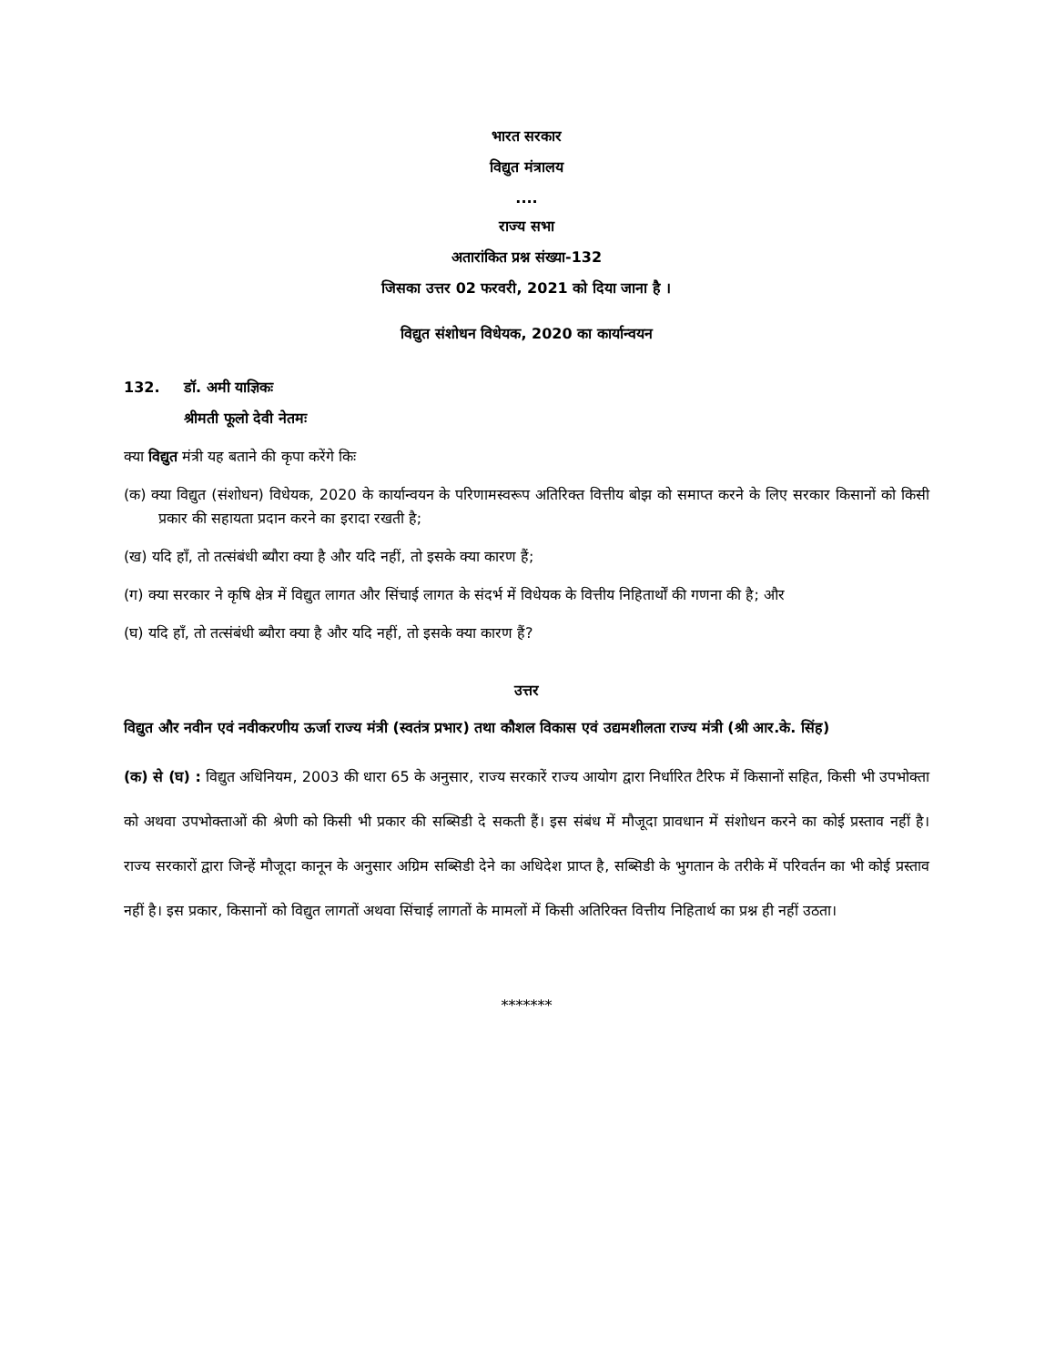भारत सरकार
विद्युत मंत्रालय
....
राज्य सभा
अतारांकित प्रश्न संख्या-132
जिसका उत्तर 02 फरवरी, 2021 को दिया जाना है ।
विद्युत संशोधन विधेयक, 2020 का कार्यान्वयन
132. डॉ. अमी याज्ञिकः
श्रीमती फूलो देवी नेतमः
क्या विद्युत मंत्री यह बताने की कृपा करेंगे किः
(क) क्या विद्युत (संशोधन) विधेयक, 2020 के कार्यान्वयन के परिणामस्वरूप अतिरिक्त वित्तीय बोझ को समाप्त करने के लिए सरकार किसानों को किसी प्रकार की सहायता प्रदान करने का इरादा रखती है;
(ख) यदि हाँ, तो तत्संबंधी ब्यौरा क्या है और यदि नहीं, तो इसके क्या कारण हैं;
(ग) क्या सरकार ने कृषि क्षेत्र में विद्युत लागत और सिंचाई लागत के संदर्भ में विधेयक के वित्तीय निहितार्थों की गणना की है; और
(घ) यदि हाँ, तो तत्संबंधी ब्यौरा क्या है और यदि नहीं, तो इसके क्या कारण हैं?
उत्तर
विद्युत और नवीन एवं नवीकरणीय ऊर्जा राज्य मंत्री (स्वतंत्र प्रभार) तथा कौशल विकास एवं उद्यमशीलता राज्य मंत्री (श्री आर.के. सिंह)
(क) से (घ) : विद्युत अधिनियम, 2003 की धारा 65 के अनुसार, राज्य सरकारें राज्य आयोग द्वारा निर्धारित टैरिफ में किसानों सहित, किसी भी उपभोक्ता को अथवा उपभोक्ताओं की श्रेणी को किसी भी प्रकार की सब्सिडी दे सकती हैं। इस संबंध में मौजूदा प्रावधान में संशोधन करने का कोई प्रस्ताव नहीं है। राज्य सरकारों द्वारा जिन्हें मौजूदा कानून के अनुसार अग्रिम सब्सिडी देने का अधिदेश प्राप्त है, सब्सिडी के भुगतान के तरीके में परिवर्तन का भी कोई प्रस्ताव नहीं है। इस प्रकार, किसानों को विद्युत लागतों अथवा सिंचाई लागतों के मामलों में किसी अतिरिक्त वित्तीय निहितार्थ का प्रश्न ही नहीं उठता।
*******